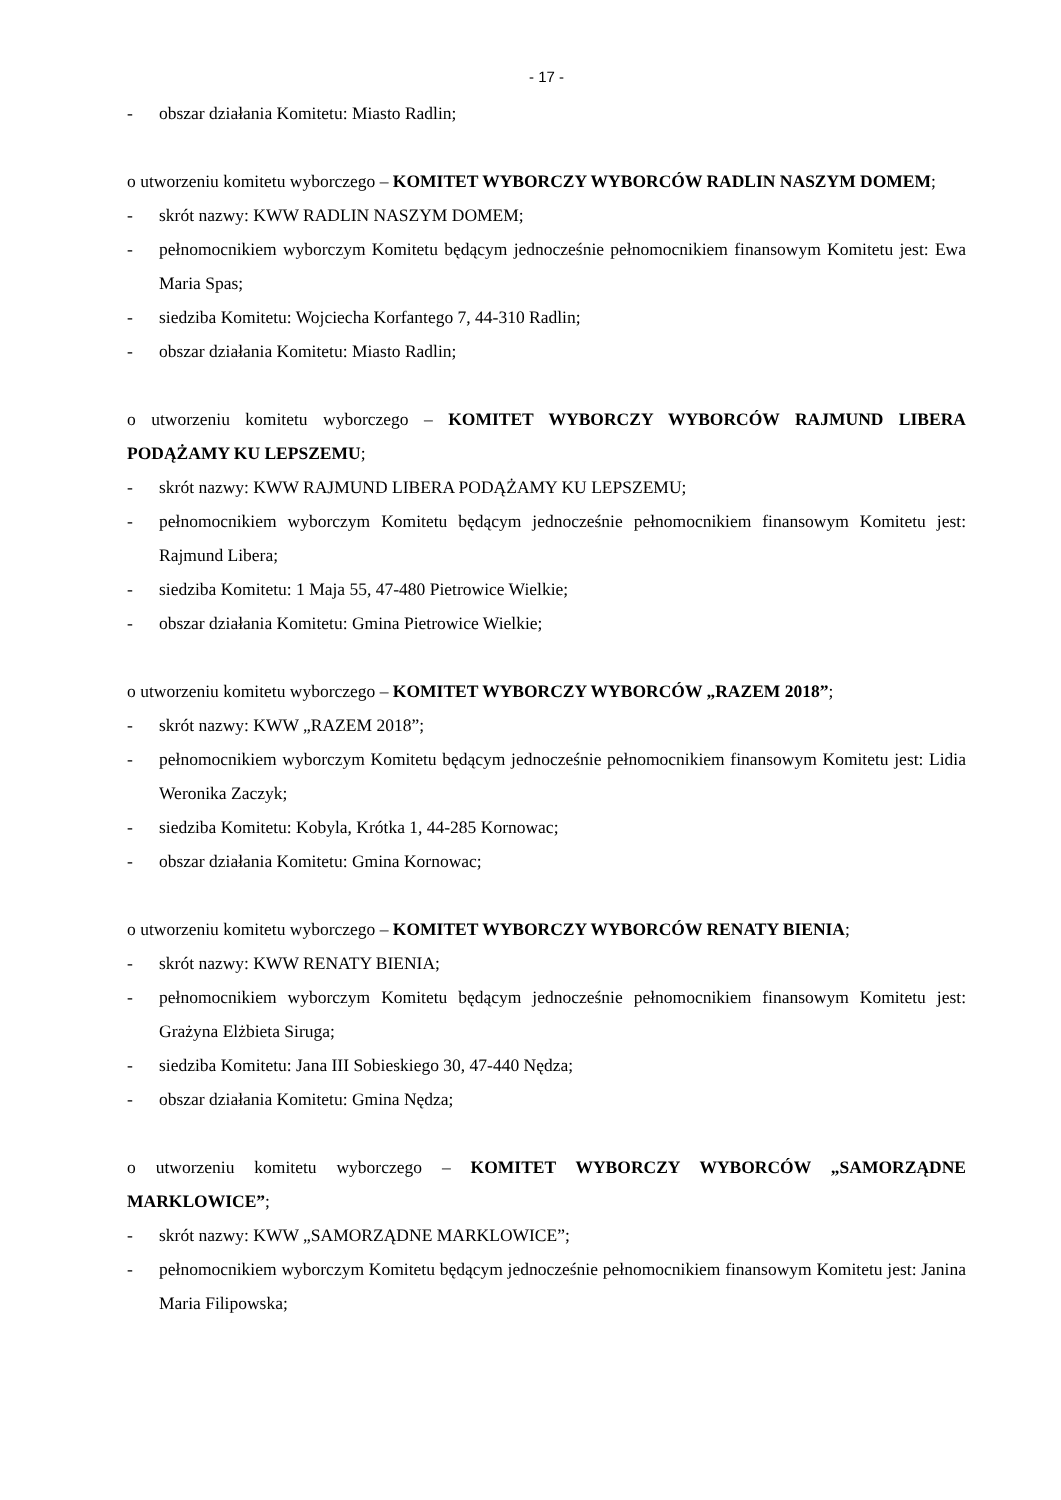- 17 -
- obszar działania Komitetu: Miasto Radlin;
o utworzeniu komitetu wyborczego – KOMITET WYBORCZY WYBORCÓW RADLIN NASZYM DOMEM;
- skrót nazwy: KWW RADLIN NASZYM DOMEM;
- pełnomocnikiem wyborczym Komitetu będącym jednocześnie pełnomocnikiem finansowym Komitetu jest: Ewa Maria Spas;
- siedziba Komitetu: Wojciecha Korfantego 7, 44-310 Radlin;
- obszar działania Komitetu: Miasto Radlin;
o utworzeniu komitetu wyborczego – KOMITET WYBORCZY WYBORCÓW RAJMUND LIBERA PODĄŻAMY KU LEPSZEMU;
- skrót nazwy: KWW RAJMUND LIBERA PODĄŻAMY KU LEPSZEMU;
- pełnomocnikiem wyborczym Komitetu będącym jednocześnie pełnomocnikiem finansowym Komitetu jest: Rajmund Libera;
- siedziba Komitetu: 1 Maja 55, 47-480 Pietrowice Wielkie;
- obszar działania Komitetu: Gmina Pietrowice Wielkie;
o utworzeniu komitetu wyborczego – KOMITET WYBORCZY WYBORCÓW „RAZEM 2018”;
- skrót nazwy: KWW „RAZEM 2018”;
- pełnomocnikiem wyborczym Komitetu będącym jednocześnie pełnomocnikiem finansowym Komitetu jest: Lidia Weronika Zaczyk;
- siedziba Komitetu: Kobyla, Krótka 1, 44-285 Kornowac;
- obszar działania Komitetu: Gmina Kornowac;
o utworzeniu komitetu wyborczego – KOMITET WYBORCZY WYBORCÓW RENATY BIENIA;
- skrót nazwy: KWW RENATY BIENIA;
- pełnomocnikiem wyborczym Komitetu będącym jednocześnie pełnomocnikiem finansowym Komitetu jest: Grażyna Elżbieta Siruga;
- siedziba Komitetu: Jana III Sobieskiego 30, 47-440 Nędza;
- obszar działania Komitetu: Gmina Nędza;
o utworzeniu komitetu wyborczego – KOMITET WYBORCZY WYBORCÓW „SAMORZĄDNE MARKLOWICE”;
- skrót nazwy: KWW „SAMORZĄDNE MARKLOWICE”;
- pełnomocnikiem wyborczym Komitetu będącym jednocześnie pełnomocnikiem finansowym Komitetu jest: Janina Maria Filipowska;